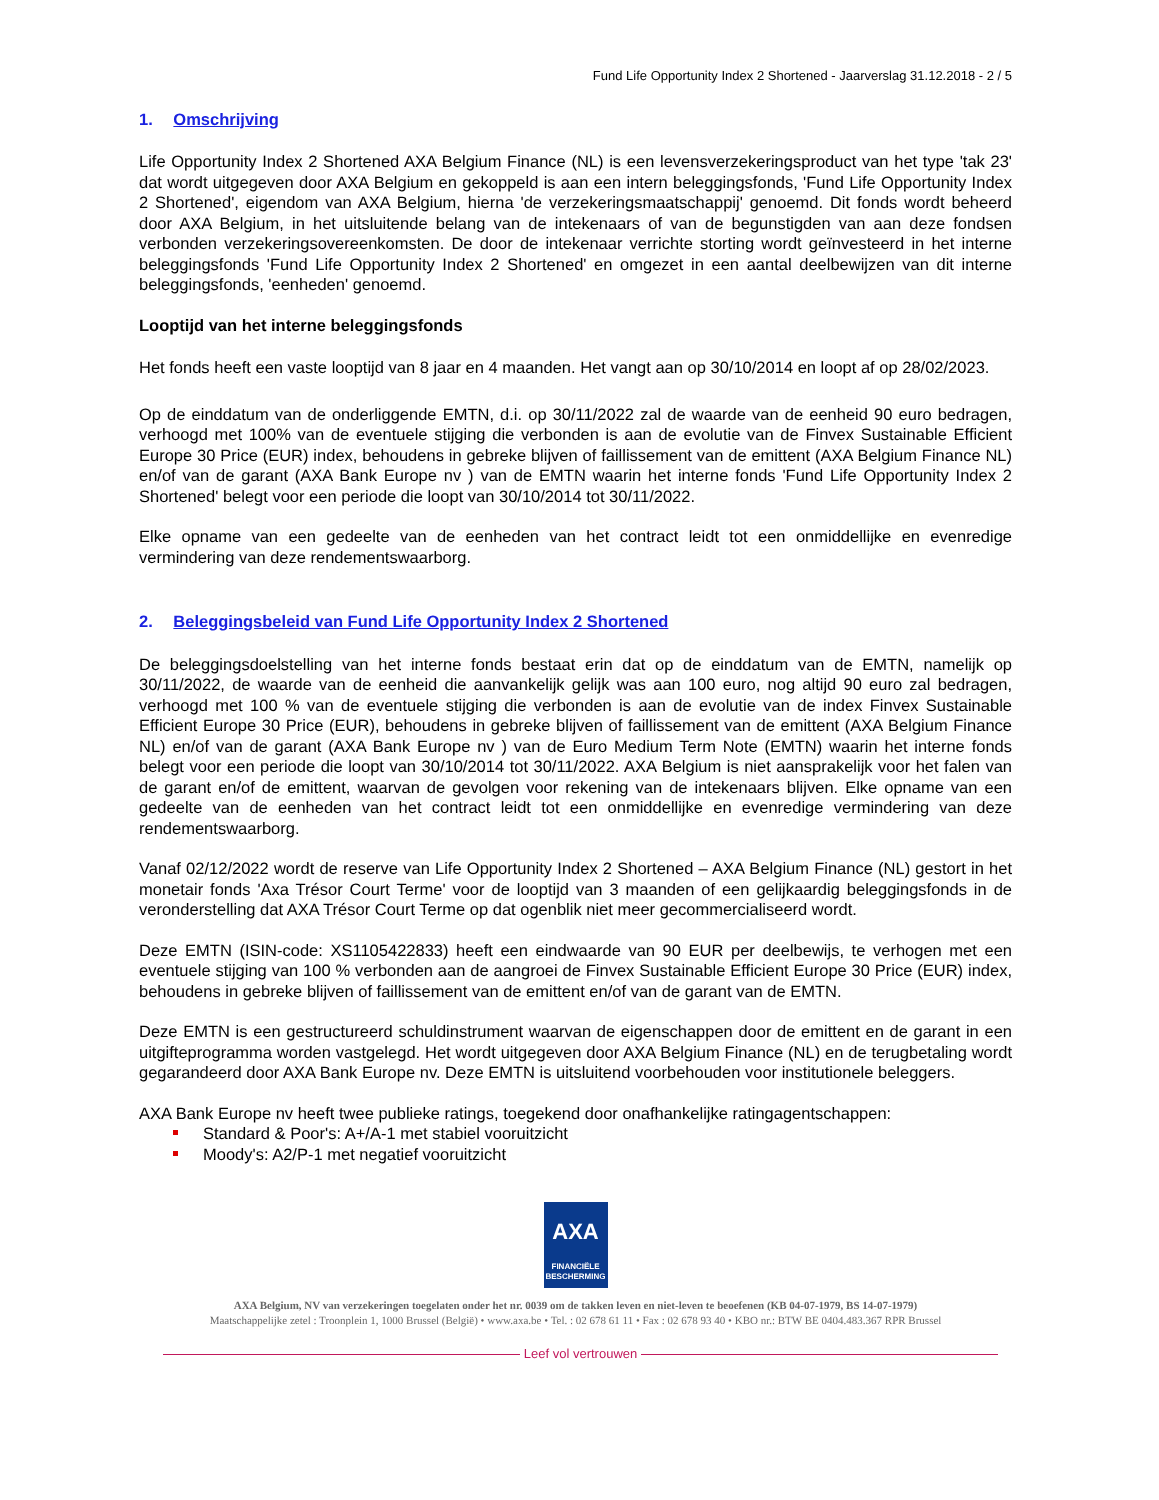Fund Life Opportunity Index 2 Shortened - Jaarverslag 31.12.2018 - 2 / 5
1. Omschrijving
Life Opportunity Index 2 Shortened AXA Belgium Finance (NL) is een levensverzekeringsproduct van het type 'tak 23' dat wordt uitgegeven door AXA Belgium en gekoppeld is aan een intern beleggingsfonds, 'Fund Life Opportunity Index 2 Shortened', eigendom van AXA Belgium, hierna 'de verzekeringsmaatschappij' genoemd. Dit fonds wordt beheerd door AXA Belgium, in het uitsluitende belang van de intekenaars of van de begunstigden van aan deze fondsen verbonden verzekeringsovereenkomsten. De door de intekenaar verrichte storting wordt geïnvesteerd in het interne beleggingsfonds 'Fund Life Opportunity Index 2 Shortened' en omgezet in een aantal deelbewijzen van dit interne beleggingsfonds, 'eenheden' genoemd.
Looptijd van het interne beleggingsfonds
Het fonds heeft een vaste looptijd van 8 jaar en 4 maanden. Het vangt aan op 30/10/2014 en loopt af op 28/02/2023.
Op de einddatum van de onderliggende EMTN, d.i. op 30/11/2022 zal de waarde van de eenheid 90 euro bedragen, verhoogd met 100% van de eventuele stijging die verbonden is aan de evolutie van de Finvex Sustainable Efficient Europe 30 Price (EUR) index, behoudens in gebreke blijven of faillissement van de emittent (AXA Belgium Finance NL) en/of van de garant (AXA Bank Europe nv ) van de EMTN waarin het interne fonds 'Fund Life Opportunity Index 2 Shortened' belegt voor een periode die loopt van 30/10/2014 tot 30/11/2022.
Elke opname van een gedeelte van de eenheden van het contract leidt tot een onmiddellijke en evenredige vermindering van deze rendementswaarborg.
2. Beleggingsbeleid van Fund Life Opportunity Index 2 Shortened
De beleggingsdoelstelling van het interne fonds bestaat erin dat op de einddatum van de EMTN, namelijk op 30/11/2022, de waarde van de eenheid die aanvankelijk gelijk was aan 100 euro, nog altijd 90 euro zal bedragen, verhoogd met 100 % van de eventuele stijging die verbonden is aan de evolutie van de index Finvex Sustainable Efficient Europe 30 Price (EUR), behoudens in gebreke blijven of faillissement van de emittent (AXA Belgium Finance NL) en/of van de garant (AXA Bank Europe nv ) van de Euro Medium Term Note (EMTN) waarin het interne fonds belegt voor een periode die loopt van 30/10/2014 tot 30/11/2022. AXA Belgium is niet aansprakelijk voor het falen van de garant en/of de emittent, waarvan de gevolgen voor rekening van de intekenaars blijven. Elke opname van een gedeelte van de eenheden van het contract leidt tot een onmiddellijke en evenredige vermindering van deze rendementswaarborg.
Vanaf 02/12/2022 wordt de reserve van Life Opportunity Index 2 Shortened – AXA Belgium Finance (NL) gestort in het monetair fonds 'Axa Trésor Court Terme' voor de looptijd van 3 maanden of een gelijkaardig beleggingsfonds in de veronderstelling dat AXA Trésor Court Terme op dat ogenblik niet meer gecommercialiseerd wordt.
Deze EMTN (ISIN-code: XS1105422833) heeft een eindwaarde van 90 EUR per deelbewijs, te verhogen met een eventuele stijging van 100 % verbonden aan de aangroei de Finvex Sustainable Efficient Europe 30 Price (EUR) index, behoudens in gebreke blijven of faillissement van de emittent en/of van de garant van de EMTN.
Deze EMTN is een gestructureerd schuldinstrument waarvan de eigenschappen door de emittent en de garant in een uitgifteprogramma worden vastgelegd. Het wordt uitgegeven door AXA Belgium Finance (NL) en de terugbetaling wordt gegarandeerd door AXA Bank Europe nv. Deze EMTN is uitsluitend voorbehouden voor institutionele beleggers.
AXA Bank Europe nv heeft twee publieke ratings, toegekend door onafhankelijke ratingagentschappen:
Standard & Poor's: A+/A-1 met stabiel vooruitzicht
Moody's: A2/P-1 met negatief vooruitzicht
AXA
FINANCIËLE BESCHERMING
AXA Belgium, NV van verzekeringen toegelaten onder het nr. 0039 om de takken leven en niet-leven te beoefenen (KB 04-07-1979, BS 14-07-1979)
Maatschappelijke zetel : Troonplein 1, 1000 Brussel (België) • www.axa.be • Tel. : 02 678 61 11 • Fax : 02 678 93 40 • KBO nr.: BTW BE 0404.483.367 RPR Brussel
Leef vol vertrouwen